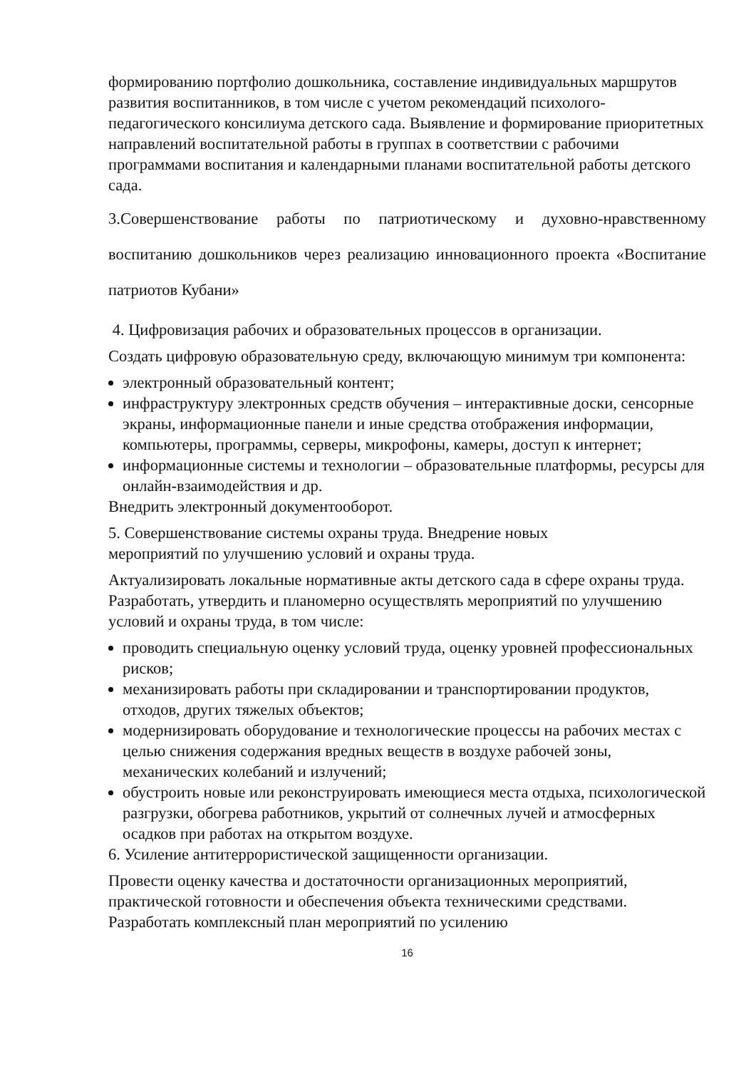формированию портфолио дошкольника, составление индивидуальных маршрутов развития воспитанников, в том числе с учетом рекомендаций психолого-педагогического консилиума детского сада. Выявление и формирование приоритетных направлений воспитательной работы в группах в соответствии с рабочими программами воспитания и календарными планами воспитательной работы детского сада.
3.Совершенствование работы по патриотическому и духовно-нравственному воспитанию дошкольников через реализацию инновационного проекта «Воспитание патриотов Кубани»
4. Цифровизация рабочих и образовательных процессов в организации.
Создать цифровую образовательную среду, включающую минимум три компонента:
электронный образовательный контент;
инфраструктуру электронных средств обучения – интерактивные доски, сенсорные экраны, информационные панели и иные средства отображения информации, компьютеры, программы, серверы, микрофоны, камеры, доступ к интернет;
информационные системы и технологии – образовательные платформы, ресурсы для онлайн-взаимодействия и др.
Внедрить электронный документооборот.
5. Совершенствование системы охраны труда. Внедрение новых
мероприятий по улучшению условий и охраны труда.
Актуализировать локальные нормативные акты детского сада в сфере охраны труда. Разработать, утвердить и планомерно осуществлять мероприятий по улучшению условий и охраны труда, в том числе:
проводить специальную оценку условий труда, оценку уровней профессиональных рисков;
механизировать работы при складировании и транспортировании продуктов, отходов, других тяжелых объектов;
модернизировать оборудование и технологические процессы на рабочих местах с целью снижения содержания вредных веществ в воздухе рабочей зоны, механических колебаний и излучений;
обустроить новые или реконструировать имеющиеся места отдыха, психологической разгрузки, обогрева работников, укрытий от солнечных лучей и атмосферных осадков при работах на открытом воздухе.
6. Усиление антитеррористической защищенности организации.
Провести оценку качества и достаточности организационных мероприятий, практической готовности и обеспечения объекта техническими средствами. Разработать комплексный план мероприятий по усилению
16